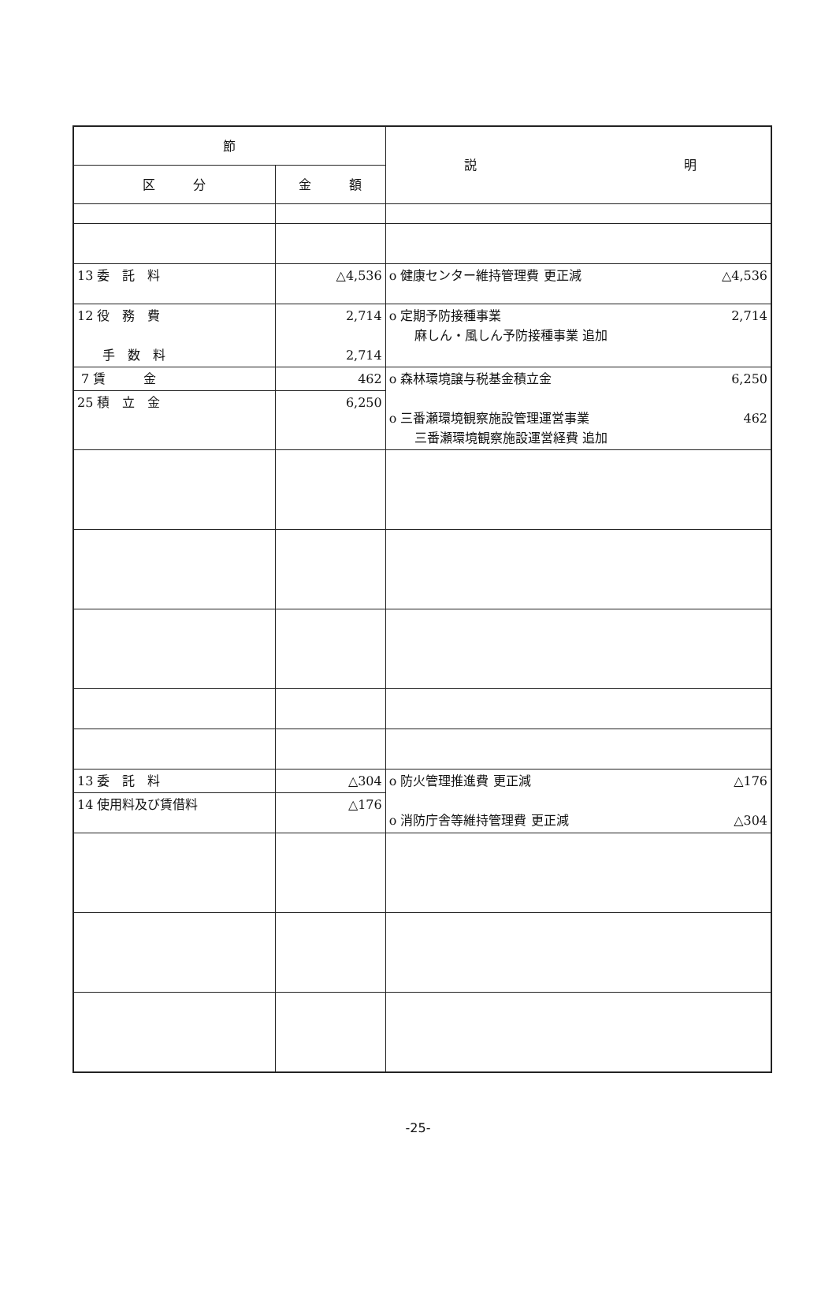| 節 | | 説 明 |
| --- | --- | --- |
| 区 分 | 金 額 | |
| 13 委 託 料 | △4,536 | o 健康センター維持管理費 更正減 △4,536 |
| 12 役 務 費 手 数 料 | 2,714 2,714 | o 定期予防接種事業 2,714 麻しん・風しん予防接種事業 追加 |
| 7 賃 金 | 462 | o 森林環境譲与税基金積立金 6,250 o 三番瀬環境観察施設管理運営事業 462 三番瀬環境観察施設運営経費 追加 |
| 25 積 立 金 | 6,250 | |
| 13 委 託 料 | △304 | o 防火管理推進費 更正減 △176 o 消防庁舎等維持管理費 更正減 △304 |
| 14 使用料及び賃借料 | △176 | |
-25-